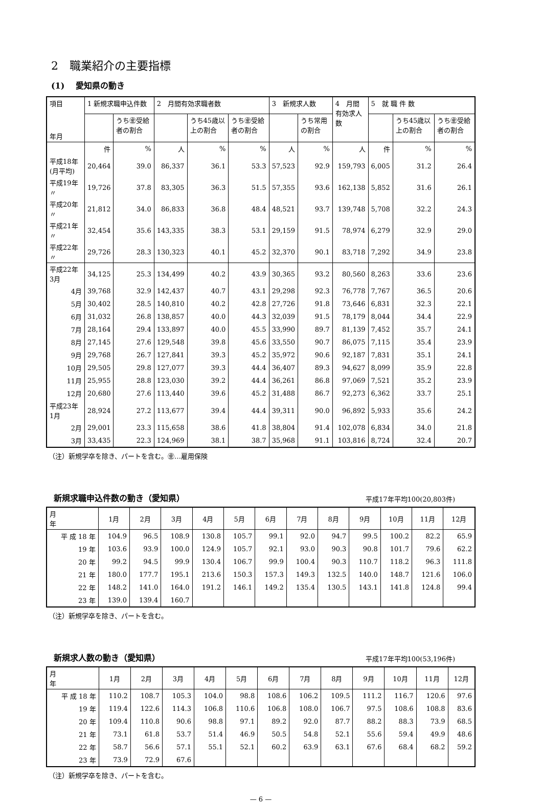2　職業紹介の主要指標
(1)　 愛知県の動き
| 項目 年月 | 1 新規求職申込件数 | | 2 月間有効求職者数 | | | 3 新規求人数 | | 4 月間 有効求人数 | 5 就 職 件 数 | | |
| --- | --- | --- | --- | --- | --- | --- | --- | --- | --- | --- | --- |
| | | うち㊎受給者の割合 | | うち45歳以上の割合 | うち㊎受給者の割合 | | うち常用の割合 | | | うち45歳以上の割合 | うち㊎受給者の割合 |
| | 件 | % | 人 | % | % | 人 | % | 人 | 件 | % | % |
| 平成18年 (月平均) | 20,464 | 39.0 | 86,337 | 36.1 | 53.3 | 57,523 | 92.9 | 159,793 | 6,005 | 31.2 | 26.4 |
| 平成19年 〃 | 19,726 | 37.8 | 83,305 | 36.3 | 51.5 | 57,355 | 93.6 | 162,138 | 5,852 | 31.6 | 26.1 |
| 平成20年 〃 | 21,812 | 34.0 | 86,833 | 36.8 | 48.4 | 48,521 | 93.7 | 139,748 | 5,708 | 32.2 | 24.3 |
| 平成21年 〃 | 32,454 | 35.6 | 143,335 | 38.3 | 53.1 | 29,159 | 91.5 | 78,974 | 6,279 | 32.9 | 29.0 |
| 平成22年 〃 | 29,726 | 28.3 | 130,323 | 40.1 | 45.2 | 32,370 | 90.1 | 83,718 | 7,292 | 34.9 | 23.8 |
| 平成22年 3月 | 34,125 | 25.3 | 134,499 | 40.2 | 43.9 | 30,365 | 93.2 | 80,560 | 8,263 | 33.6 | 23.6 |
| 4月 | 39,768 | 32.9 | 142,437 | 40.7 | 43.1 | 29,298 | 92.3 | 76,778 | 7,767 | 36.5 | 20.6 |
| 5月 | 30,402 | 28.5 | 140,810 | 40.2 | 42.8 | 27,726 | 91.8 | 73,646 | 6,831 | 32.3 | 22.1 |
| 6月 | 31,032 | 26.8 | 138,857 | 40.0 | 44.3 | 32,039 | 91.5 | 78,179 | 8,044 | 34.4 | 22.9 |
| 7月 | 28,164 | 29.4 | 133,897 | 40.0 | 45.5 | 33,990 | 89.7 | 81,139 | 7,452 | 35.7 | 24.1 |
| 8月 | 27,145 | 27.6 | 129,548 | 39.8 | 45.6 | 33,550 | 90.7 | 86,075 | 7,115 | 35.4 | 23.9 |
| 9月 | 29,768 | 26.7 | 127,841 | 39.3 | 45.2 | 35,972 | 90.6 | 92,187 | 7,831 | 35.1 | 24.1 |
| 10月 | 29,505 | 29.8 | 127,077 | 39.3 | 44.4 | 36,407 | 89.3 | 94,627 | 8,099 | 35.9 | 22.8 |
| 11月 | 25,955 | 28.8 | 123,030 | 39.2 | 44.4 | 36,261 | 86.8 | 97,069 | 7,521 | 35.2 | 23.9 |
| 12月 | 20,680 | 27.6 | 113,440 | 39.6 | 45.2 | 31,488 | 86.7 | 92,273 | 6,362 | 33.7 | 25.1 |
| 平成23年 1月 | 28,924 | 27.2 | 113,677 | 39.4 | 44.4 | 39,311 | 90.0 | 96,892 | 5,933 | 35.6 | 24.2 |
| 2月 | 29,001 | 23.3 | 115,658 | 38.6 | 41.8 | 38,804 | 91.4 | 102,078 | 6,834 | 34.0 | 21.8 |
| 3月 | 33,435 | 22.3 | 124,969 | 38.1 | 38.7 | 35,968 | 91.1 | 103,816 | 8,724 | 32.4 | 20.7 |
（注）新規学卒を除き、パートを含む。㊎…雇用保険
新規求職申込件数の動き（愛知県）
平成17年平均100(20,803件)
| 月 年 | 1月 | 2月 | 3月 | 4月 | 5月 | 6月 | 7月 | 8月 | 9月 | 10月 | 11月 | 12月 |
| --- | --- | --- | --- | --- | --- | --- | --- | --- | --- | --- | --- | --- |
| 平 成 18 年 | 104.9 | 96.5 | 108.9 | 130.8 | 105.7 | 99.1 | 92.0 | 94.7 | 99.5 | 100.2 | 82.2 | 65.9 |
| 19 年 | 103.6 | 93.9 | 100.0 | 124.9 | 105.7 | 92.1 | 93.0 | 90.3 | 90.8 | 101.7 | 79.6 | 62.2 |
| 20 年 | 99.2 | 94.5 | 99.9 | 130.4 | 106.7 | 99.9 | 100.4 | 90.3 | 110.7 | 118.2 | 96.3 | 111.8 |
| 21 年 | 180.0 | 177.7 | 195.1 | 213.6 | 150.3 | 157.3 | 149.3 | 132.5 | 140.0 | 148.7 | 121.6 | 106.0 |
| 22 年 | 148.2 | 141.0 | 164.0 | 191.2 | 146.1 | 149.2 | 135.4 | 130.5 | 143.1 | 141.8 | 124.8 | 99.4 |
| 23 年 | 139.0 | 139.4 | 160.7 | | | | | | | | | |
（注）新規学卒を除き、パートを含む。
新規求人数の動き（愛知県）
平成17年平均100(53,196件)
| 月 年 | 1月 | 2月 | 3月 | 4月 | 5月 | 6月 | 7月 | 8月 | 9月 | 10月 | 11月 | 12月 |
| --- | --- | --- | --- | --- | --- | --- | --- | --- | --- | --- | --- | --- |
| 平 成 18 年 | 110.2 | 108.7 | 105.3 | 104.0 | 98.8 | 108.6 | 106.2 | 109.5 | 111.2 | 116.7 | 120.6 | 97.6 |
| 19 年 | 119.4 | 122.6 | 114.3 | 106.8 | 110.6 | 106.8 | 108.0 | 106.7 | 97.5 | 108.6 | 108.8 | 83.6 |
| 20 年 | 109.4 | 110.8 | 90.6 | 98.8 | 97.1 | 89.2 | 92.0 | 87.7 | 88.2 | 88.3 | 73.9 | 68.5 |
| 21 年 | 73.1 | 61.8 | 53.7 | 51.4 | 46.9 | 50.5 | 54.8 | 52.1 | 55.6 | 59.4 | 49.9 | 48.6 |
| 22 年 | 58.7 | 56.6 | 57.1 | 55.1 | 52.1 | 60.2 | 63.9 | 63.1 | 67.6 | 68.4 | 68.2 | 59.2 |
| 23 年 | 73.9 | 72.9 | 67.6 | | | | | | | | | |
（注）新規学卒を除き、パートを含む。
— 6 —